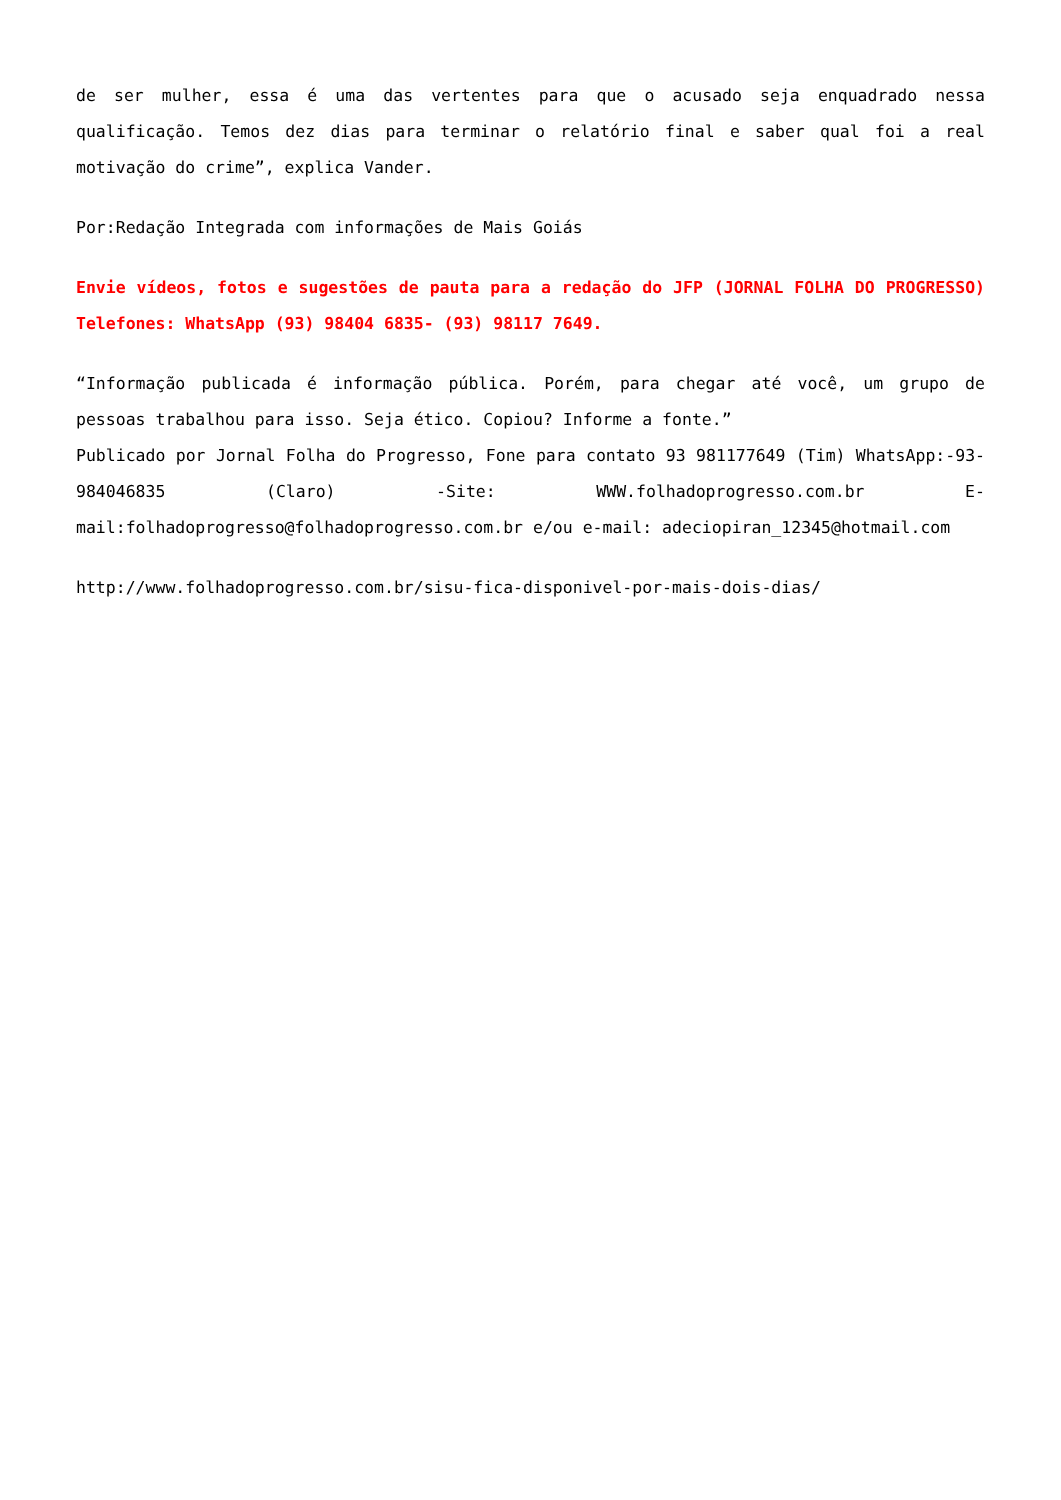de ser mulher, essa é uma das vertentes para que o acusado seja enquadrado nessa qualificação. Temos dez dias para terminar o relatório final e saber qual foi a real motivação do crime”, explica Vander.
Por:Redação Integrada com informações de Mais Goiás
Envie vídeos, fotos e sugestões de pauta para a redação do JFP (JORNAL FOLHA DO PROGRESSO) Telefones: WhatsApp (93) 98404 6835- (93) 98117 7649.
“Informação publicada é informação pública. Porém, para chegar até você, um grupo de pessoas trabalhou para isso. Seja ético. Copiou? Informe a fonte.”
Publicado por Jornal Folha do Progresso, Fone para contato 93 981177649 (Tim) WhatsApp:-93- 984046835 (Claro) -Site: WWW.folhadoprogresso.com.br E-mail:folhadoprogresso@folhadoprogresso.com.br e/ou e-mail: adeciopiran_12345@hotmail.com
http://www.folhadoprogresso.com.br/sisu-fica-disponivel-por-mais-dois-dias/